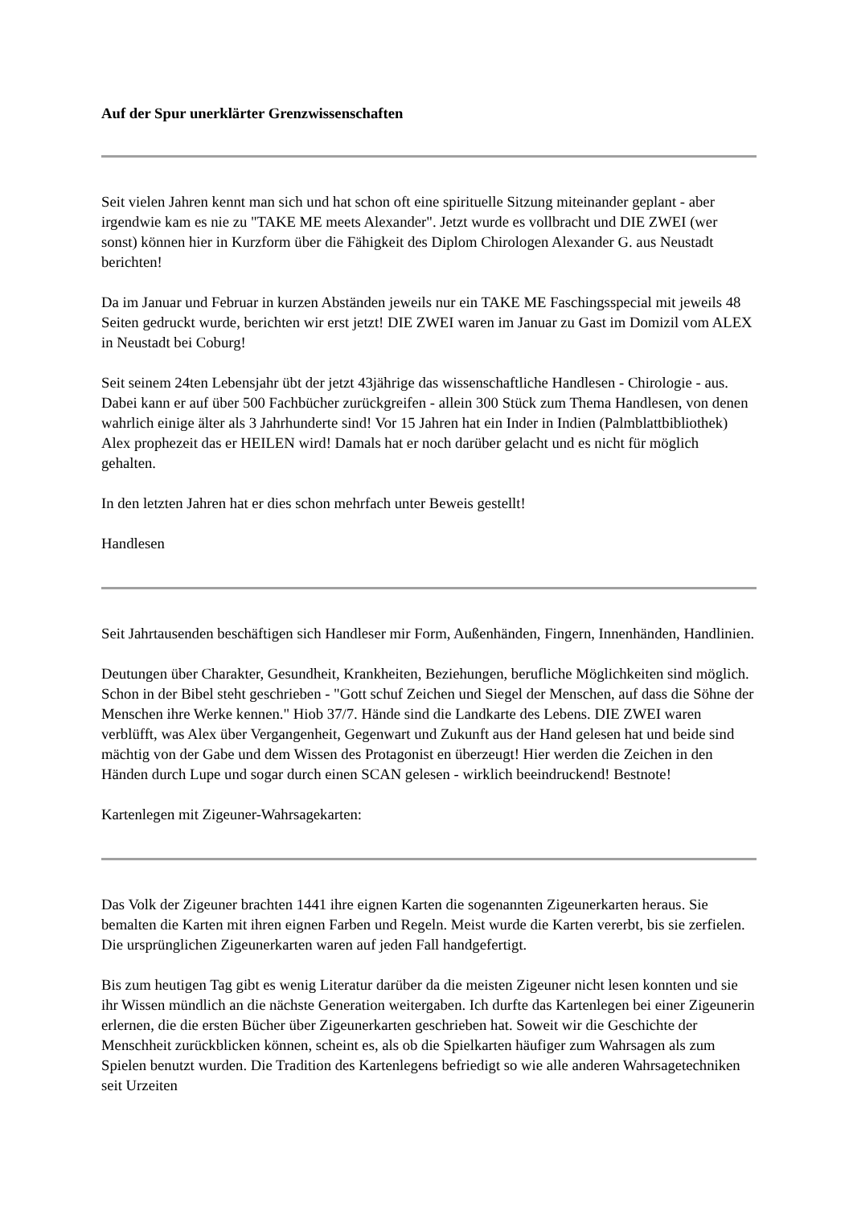Auf der Spur unerklärter Grenzwissenschaften
Seit vielen Jahren kennt man sich und hat schon oft eine spirituelle Sitzung miteinander geplant - aber irgendwie kam es nie zu "TAKE ME meets Alexander". Jetzt wurde es vollbracht und DIE ZWEI (wer sonst) können hier in Kurzform über die Fähigkeit des Diplom Chirologen Alexander G. aus Neustadt berichten!
Da im Januar und Februar in kurzen Abständen jeweils nur ein TAKE ME Faschingsspecial mit jeweils 48 Seiten gedruckt wurde, berichten wir erst jetzt! DIE ZWEI waren im Januar zu Gast im Domizil vom ALEX in Neustadt bei Coburg!
Seit seinem 24ten Lebensjahr übt der jetzt 43jährige das wissenschaftliche Handlesen - Chirologie - aus. Dabei kann er auf über 500 Fachbücher zurückgreifen - allein 300 Stück zum Thema Handlesen, von denen wahrlich einige älter als 3 Jahrhunderte sind! Vor 15 Jahren hat ein Inder in Indien (Palmblattbibliothek) Alex prophezeit das er HEILEN wird! Damals hat er noch darüber gelacht und es nicht für möglich gehalten.
In den letzten Jahren hat er dies schon mehrfach unter Beweis gestellt!
Handlesen
Seit Jahrtausenden beschäftigen sich Handleser mir Form, Außenhänden, Fingern, Innenhänden, Handlinien.
Deutungen über Charakter, Gesundheit, Krankheiten, Beziehungen, berufliche Möglichkeiten sind möglich. Schon in der Bibel steht geschrieben - "Gott schuf Zeichen und Siegel der Menschen, auf dass die Söhne der Menschen ihre Werke kennen." Hiob 37/7. Hände sind die Landkarte des Lebens. DIE ZWEI waren verblüfft, was Alex über Vergangenheit, Gegenwart und Zukunft aus der Hand gelesen hat und beide sind mächtig von der Gabe und dem Wissen des Protagonist en überzeugt! Hier werden die Zeichen in den Händen durch Lupe und sogar durch einen SCAN gelesen - wirklich beeindruckend! Bestnote!
Kartenlegen mit Zigeuner-Wahrsagekarten:
Das Volk der Zigeuner brachten 1441 ihre eignen Karten die sogenannten Zigeunerkarten heraus. Sie bemalten die Karten mit ihren eignen Farben und Regeln. Meist wurde die Karten vererbt, bis sie zerfielen. Die ursprünglichen Zigeunerkarten waren auf jeden Fall handgefertigt.
Bis zum heutigen Tag gibt es wenig Literatur darüber da die meisten Zigeuner nicht lesen konnten und sie ihr Wissen mündlich an die nächste Generation weitergaben. Ich durfte das Kartenlegen bei einer Zigeunerin erlernen, die die ersten Bücher über Zigeunerkarten geschrieben hat. Soweit wir die Geschichte der Menschheit zurückblicken können, scheint es, als ob die Spielkarten häufiger zum Wahrsagen als zum Spielen benutzt wurden. Die Tradition des Kartenlegens befriedigt so wie alle anderen Wahrsagetechniken seit Urzeiten